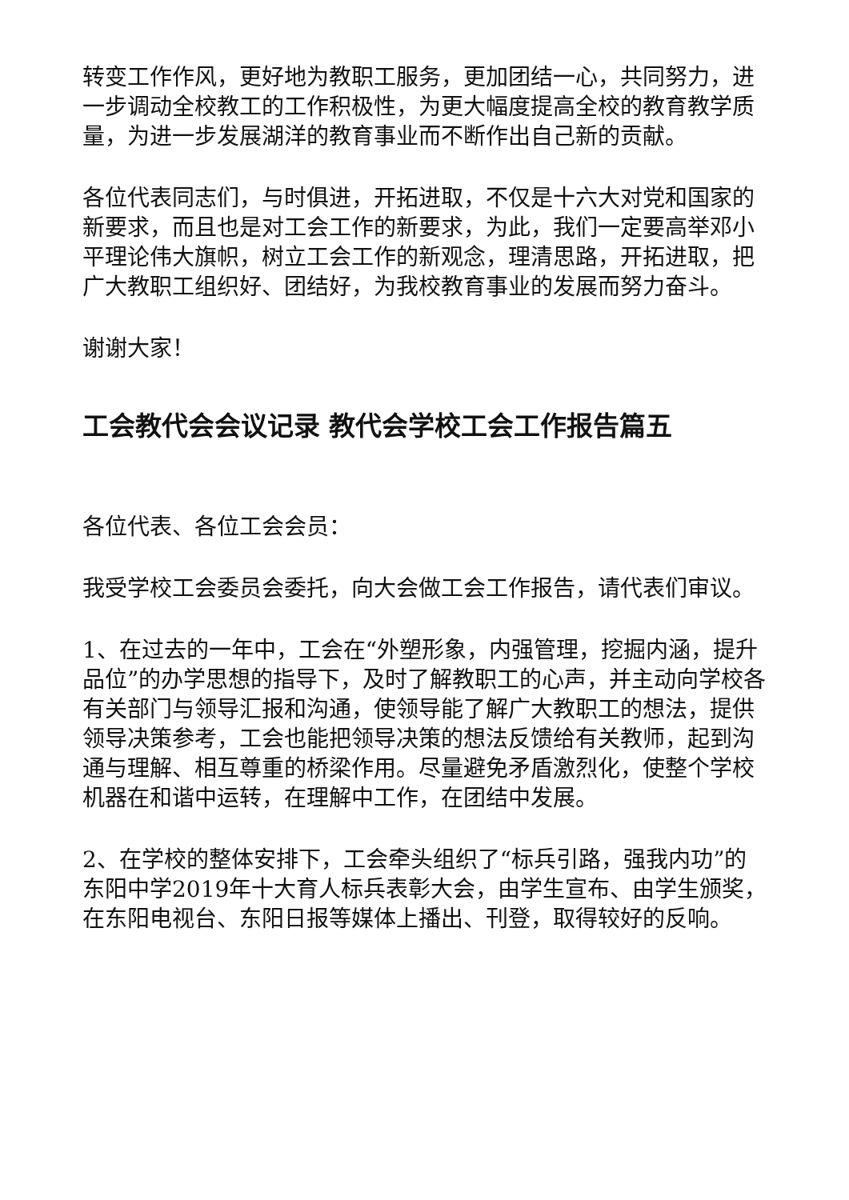转变工作作风，更好地为教职工服务，更加团结一心，共同努力，进一步调动全校教工的工作积极性，为更大幅度提高全校的教育教学质量，为进一步发展湖洋的教育事业而不断作出自己新的贡献。
各位代表同志们，与时俱进，开拓进取，不仅是十六大对党和国家的新要求，而且也是对工会工作的新要求，为此，我们一定要高举邓小平理论伟大旗帜，树立工会工作的新观念，理清思路，开拓进取，把广大教职工组织好、团结好，为我校教育事业的发展而努力奋斗。
谢谢大家！
工会教代会会议记录 教代会学校工会工作报告篇五
各位代表、各位工会会员：
我受学校工会委员会委托，向大会做工会工作报告，请代表们审议。
1、在过去的一年中，工会在“外塑形象，内强管理，挖掘内涵，提升品位”的办学思想的指导下，及时了解教职工的心声，并主动向学校各有关部门与领导汇报和沟通，使领导能了解广大教职工的想法，提供领导决策参考，工会也能把领导决策的想法反馈给有关教师，起到沟通与理解、相互尊重的桥梁作用。尽量避免矛盾激烈化，使整个学校机器在和谐中运转，在理解中工作，在团结中发展。
2、在学校的整体安排下，工会牵头组织了“标兵引路，强我内功”的东阳中学2019年十大育人标兵表彰大会，由学生宣布、由学生颁奖，在东阳电视台、东阳日报等媒体上播出、刊登，取得较好的反响。